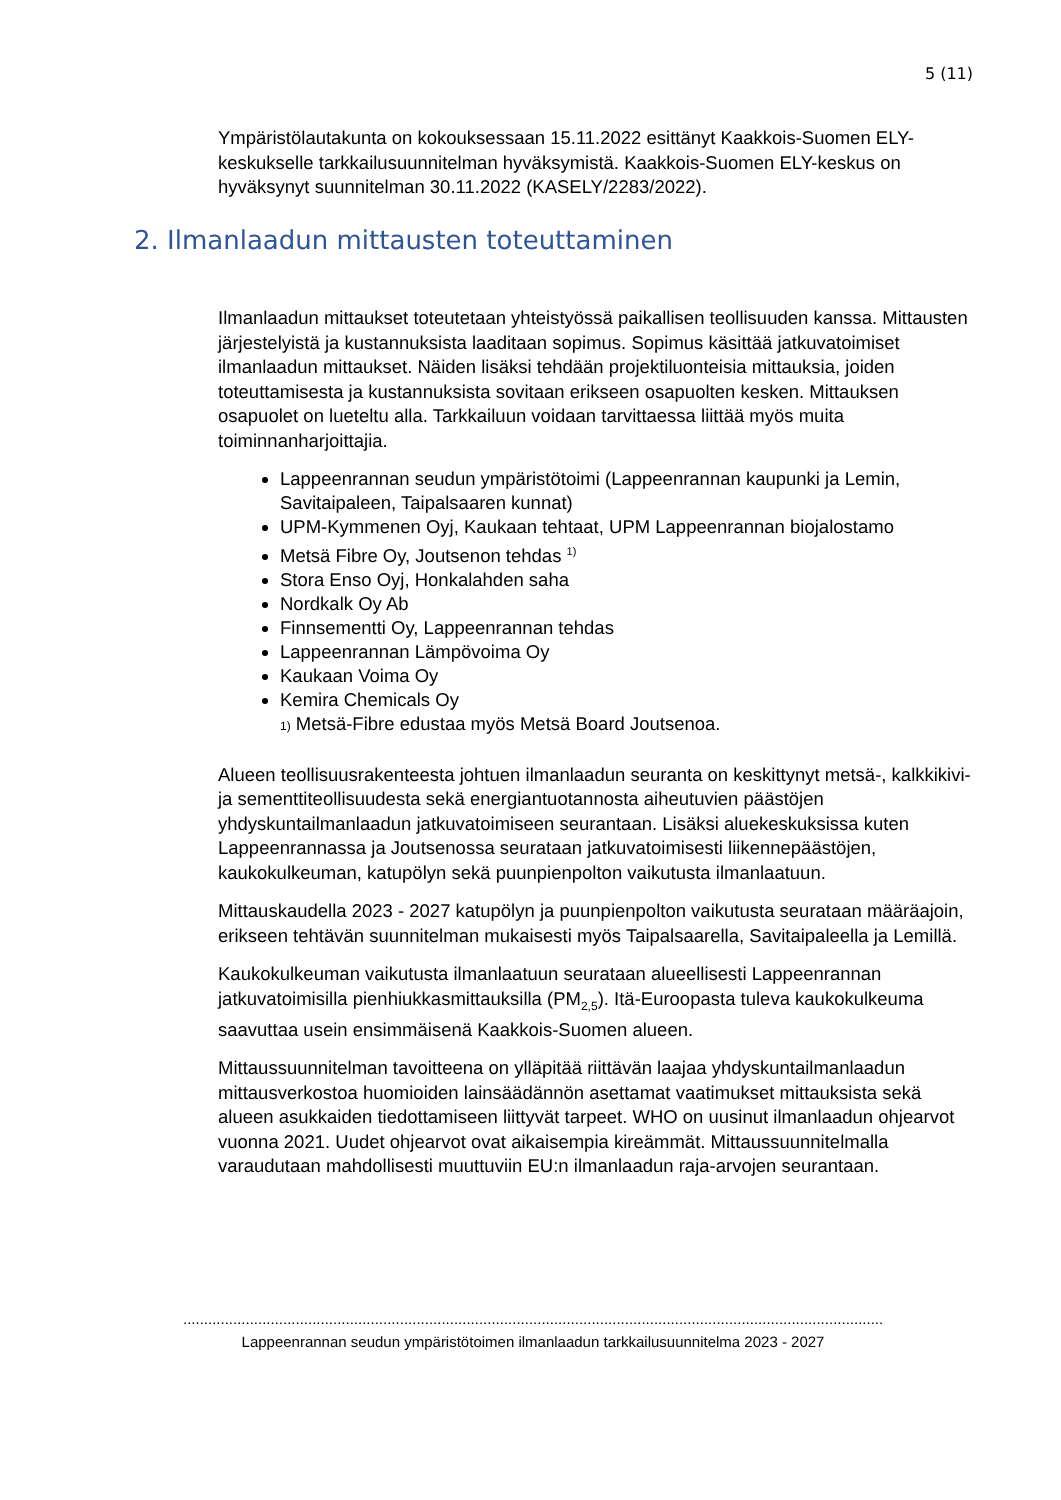5 (11)
Ympäristölautakunta on kokouksessaan 15.11.2022 esittänyt Kaakkois-Suomen ELY-keskukselle tarkkailusuunnitelman hyväksymistä. Kaakkois-Suomen ELY-keskus on hyväksynyt suunnitelman 30.11.2022 (KASELY/2283/2022).
2. Ilmanlaadun mittausten toteuttaminen
Ilmanlaadun mittaukset toteutetaan yhteistyössä paikallisen teollisuuden kanssa. Mittausten järjestelyistä ja kustannuksista laaditaan sopimus. Sopimus käsittää jatkuvatoimiset ilmanlaadun mittaukset. Näiden lisäksi tehdään projektiluonteisia mittauksia, joiden toteuttamisesta ja kustannuksista sovitaan erikseen osapuolten kesken. Mittauksen osapuolet on lueteltu alla. Tarkkailuun voidaan tarvittaessa liittää myös muita toiminnanharjoittajia.
Lappeenrannan seudun ympäristötoimi (Lappeenrannan kaupunki ja Lemin, Savitaipaleen, Taipalsaaren kunnat)
UPM-Kymmenen Oyj, Kaukaan tehtaat, UPM Lappeenrannan biojalostamo
Metsä Fibre Oy, Joutsenon tehdas <sup>1)</sup>
Stora Enso Oyj, Honkalahden saha
Nordkalk Oy Ab
Finnsementti Oy, Lappeenrannan tehdas
Lappeenrannan Lämpövoima Oy
Kaukaan Voima Oy
Kemira Chemicals Oy
1) Metsä-Fibre edustaa myös Metsä Board Joutsenoa.
Alueen teollisuusrakenteesta johtuen ilmanlaadun seuranta on keskittynyt metsä-, kalkkikivi- ja sementtiteollisuudesta sekä energiantuotannosta aiheutuvien päästöjen yhdyskuntailmanlaadun jatkuvatoimiseen seurantaan. Lisäksi aluekeskuksissa kuten Lappeenrannassa ja Joutsenossa seurataan jatkuvatoimisesti liikennepäästöjen, kaukokulkeuman, katupölyn sekä puunpienpolton vaikutusta ilmanlaatuun.
Mittauskaudella 2023 - 2027 katupölyn ja puunpienpolton vaikutusta seurataan määräajoin, erikseen tehtävän suunnitelman mukaisesti myös Taipalsaarella, Savitaipaleella ja Lemillä.
Kaukokulkeuman vaikutusta ilmanlaatuun seurataan alueellisesti Lappeenrannan jatkuvatoimisilla pienhiukkasmittauksilla (PM<sub>2,5</sub>). Itä-Euroopasta tuleva kaukokulkeuma saavuttaa usein ensimmäisenä Kaakkois-Suomen alueen.
Mittaussuunnitelman tavoitteena on ylläpitää riittävän laajaa yhdyskuntailmanlaadun mittausverkostoa huomioiden lainsäädännön asettamat vaatimukset mittauksista sekä alueen asukkaiden tiedottamiseen liittyvät tarpeet. WHO on uusinut ilmanlaadun ohjearvot vuonna 2021. Uudet ohjearvot ovat aikaisempia kireämmät. Mittaussuunnitelmalla varaudutaan mahdollisesti muuttuviin EU:n ilmanlaadun raja-arvojen seurantaan.
............................................................................................................................................................................................
Lappeenrannan seudun ympäristötoimen ilmanlaadun tarkkailusuunnitelma 2023 - 2027